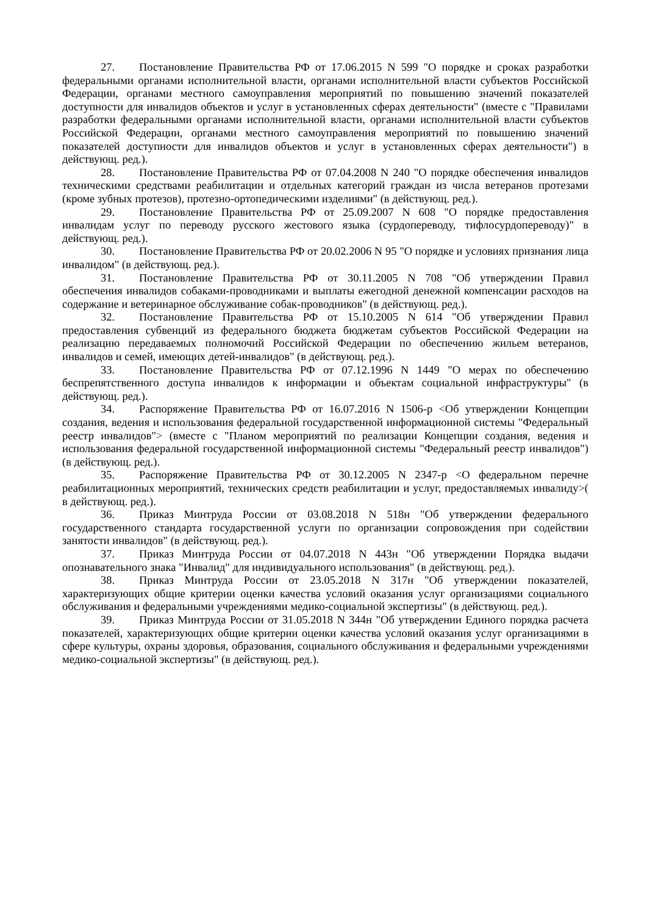27. Постановление Правительства РФ от 17.06.2015 N 599 "О порядке и сроках разработки федеральными органами исполнительной власти, органами исполнительной власти субъектов Российской Федерации, органами местного самоуправления мероприятий по повышению значений показателей доступности для инвалидов объектов и услуг в установленных сферах деятельности" (вместе с "Правилами разработки федеральными органами исполнительной власти, органами исполнительной власти субъектов Российской Федерации, органами местного самоуправления мероприятий по повышению значений показателей доступности для инвалидов объектов и услуг в установленных сферах деятельности") в действующ. ред.).
28. Постановление Правительства РФ от 07.04.2008 N 240 "О порядке обеспечения инвалидов техническими средствами реабилитации и отдельных категорий граждан из числа ветеранов протезами (кроме зубных протезов), протезно-ортопедическими изделиями" (в действующ. ред.).
29. Постановление Правительства РФ от 25.09.2007 N 608 "О порядке предоставления инвалидам услуг по переводу русского жестового языка (сурдопереводу, тифлосурдопереводу)" в действующ. ред.).
30. Постановление Правительства РФ от 20.02.2006 N 95 "О порядке и условиях признания лица инвалидом" (в действующ. ред.).
31. Постановление Правительства РФ от 30.11.2005 N 708 "Об утверждении Правил обеспечения инвалидов собаками-проводниками и выплаты ежегодной денежной компенсации расходов на содержание и ветеринарное обслуживание собак-проводников" (в действующ. ред.).
32. Постановление Правительства РФ от 15.10.2005 N 614 "Об утверждении Правил предоставления субвенций из федерального бюджета бюджетам субъектов Российской Федерации на реализацию передаваемых полномочий Российской Федерации по обеспечению жильем ветеранов, инвалидов и семей, имеющих детей-инвалидов" (в действующ. ред.).
33. Постановление Правительства РФ от 07.12.1996 N 1449 "О мерах по обеспечению беспрепятственного доступа инвалидов к информации и объектам социальной инфраструктуры" (в действующ. ред.).
34. Распоряжение Правительства РФ от 16.07.2016 N 1506-р <Об утверждении Концепции создания, ведения и использования федеральной государственной информационной системы "Федеральный реестр инвалидов"> (вместе с "Планом мероприятий по реализации Концепции создания, ведения и использования федеральной государственной информационной системы "Федеральный реестр инвалидов") (в действующ. ред.).
35. Распоряжение Правительства РФ от 30.12.2005 N 2347-р <О федеральном перечне реабилитационных мероприятий, технических средств реабилитации и услуг, предоставляемых инвалиду>( в действующ. ред.).
36. Приказ Минтруда России от 03.08.2018 N 518н "Об утверждении федерального государственного стандарта государственной услуги по организации сопровождения при содействии занятости инвалидов" (в действующ. ред.).
37. Приказ Минтруда России от 04.07.2018 N 443н "Об утверждении Порядка выдачи опознавательного знака "Инвалид" для индивидуального использования" (в действующ. ред.).
38. Приказ Минтруда России от 23.05.2018 N 317н "Об утверждении показателей, характеризующих общие критерии оценки качества условий оказания услуг организациями социального обслуживания и федеральными учреждениями медико-социальной экспертизы" (в действующ. ред.).
39. Приказ Минтруда России от 31.05.2018 N 344н "Об утверждении Единого порядка расчета показателей, характеризующих общие критерии оценки качества условий оказания услуг организациями в сфере культуры, охраны здоровья, образования, социального обслуживания и федеральными учреждениями медико-социальной экспертизы" (в действующ. ред.).